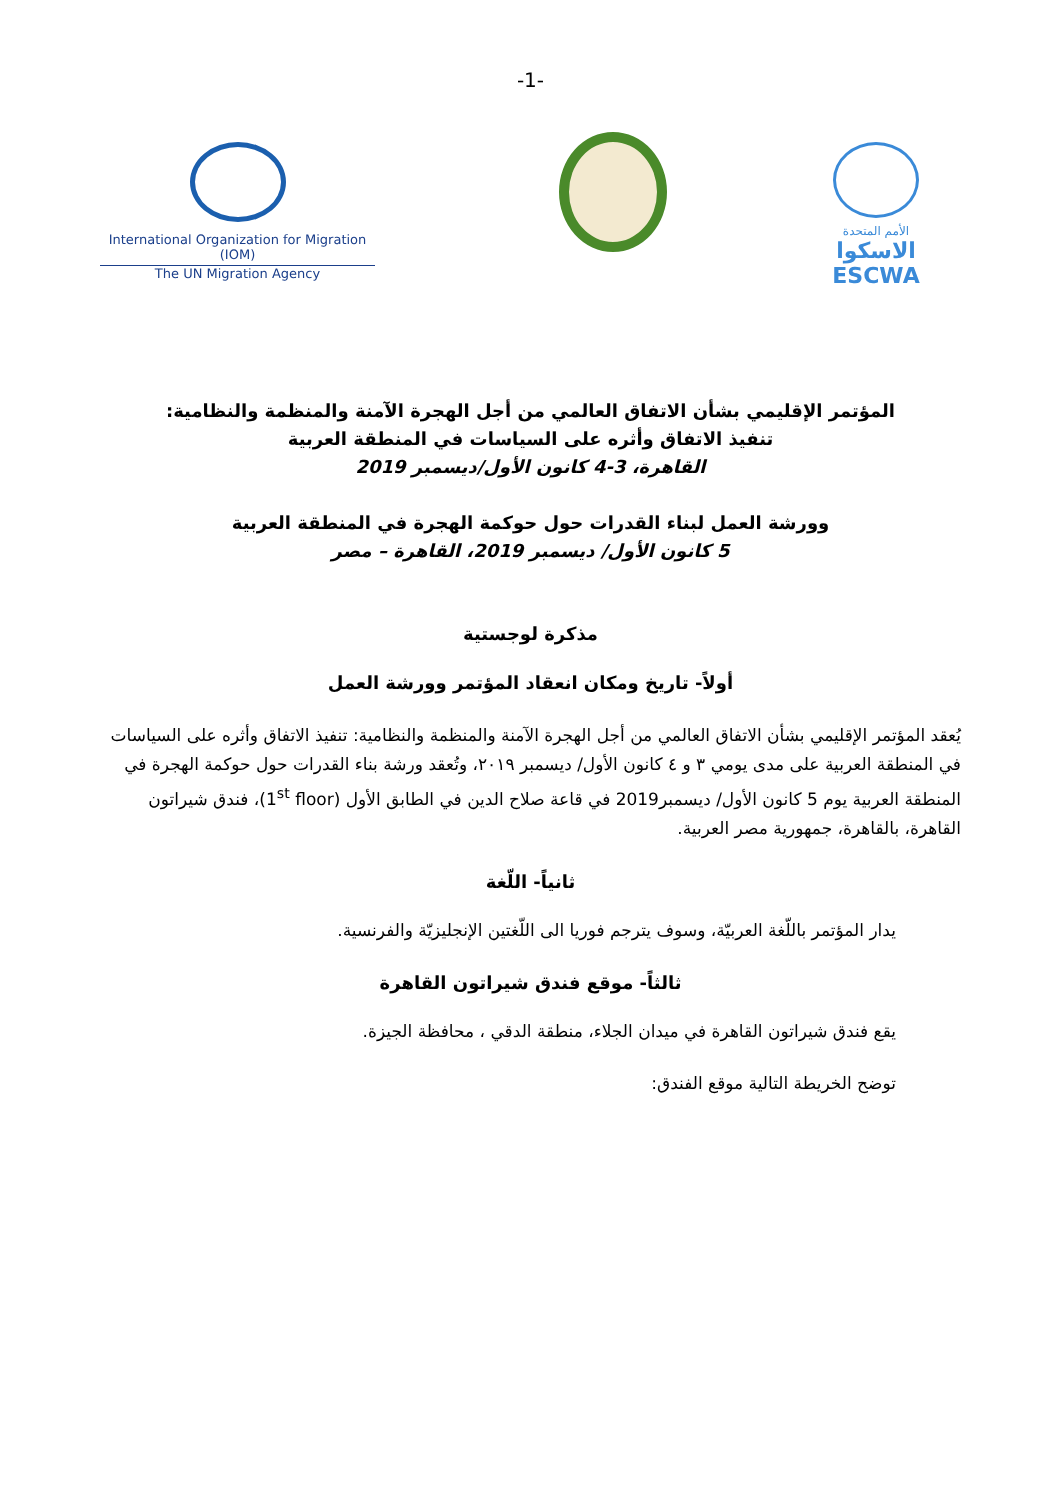-1-
International Organization for Migration (IOM)
The UN Migration Agency
الأمم المتحدة
الاسكوا
ESCWA
المؤتمر الإقليمي بشأن الاتفاق العالمي من أجل الهجرة الآمنة والمنظمة والنظامية:
تنفيذ الاتفاق وأثره على السياسات في المنطقة العربية
القاهرة، 3-4 كانون الأول/ديسمبر 2019
وورشة العمل لبناء القدرات حول حوكمة الهجرة في المنطقة العربية
5 كانون الأول/ ديسمبر 2019، القاهرة – مصر
مذكرة لوجستية
أولاً- تاريخ ومكان انعقاد المؤتمر وورشة العمل
يُعقد المؤتمر الإقليمي بشأن الاتفاق العالمي من أجل الهجرة الآمنة والمنظمة والنظامية: تنفيذ الاتفاق وأثره على السياسات في المنطقة العربية على مدى يومي ٣ و ٤ كانون الأول/ ديسمبر ٢٠١٩، وتُعقد ورشة بناء القدرات حول حوكمة الهجرة في المنطقة العربية يوم 5 كانون الأول/ ديسمبر2019 في قاعة صلاح الدين في الطابق الأول (1<sup>st</sup> floor)، فندق شيراتون القاهرة، بالقاهرة، جمهورية مصر العربية.
ثانياً- اللّغة
يدار المؤتمر باللّغة العربيّة، وسوف يترجم فوريا الى اللّغتين الإنجليزيّة والفرنسية.
ثالثاً- موقع فندق شيراتون القاهرة
يقع فندق شيراتون القاهرة في ميدان الجلاء، منطقة الدقي ، محافظة الجيزة.
توضح الخريطة التالية موقع الفندق: